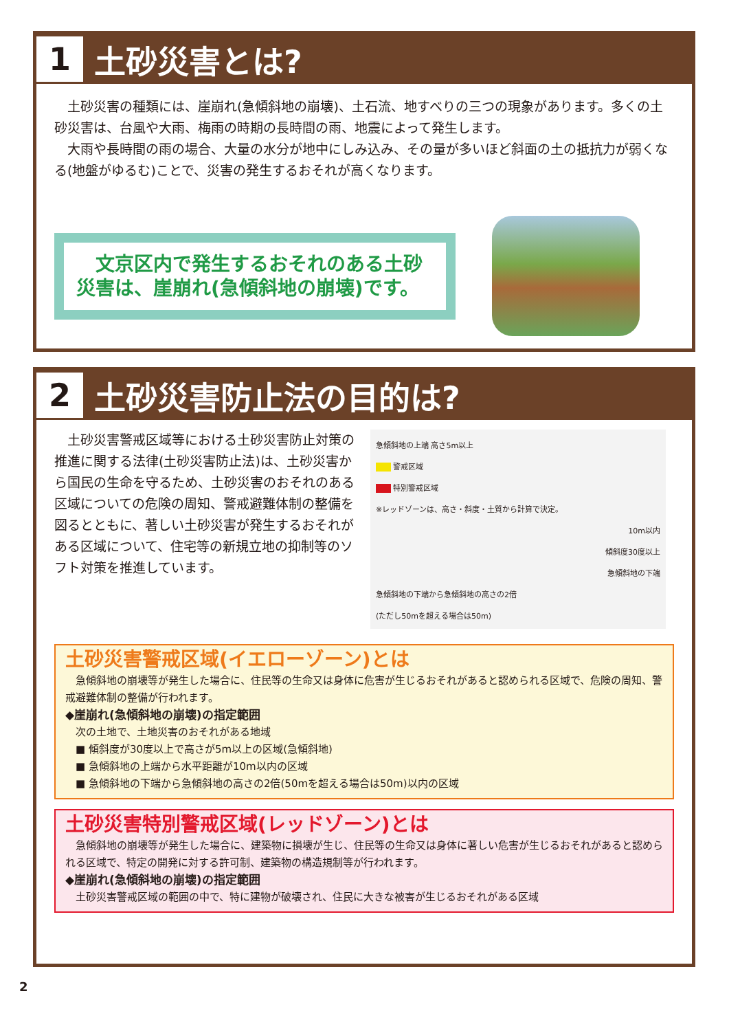1
土砂災害とは?
　土砂災害の種類には、崖崩れ(急傾斜地の崩壊)、土石流、地すべりの三つの現象があります。多くの土砂災害は、台風や大雨、梅雨の時期の長時間の雨、地震によって発生します。
　大雨や長時間の雨の場合、大量の水分が地中にしみ込み、その量が多いほど斜面の土の抵抗力が弱くなる(地盤がゆるむ)ことで、災害の発生するおそれが高くなります。
　文京区内で発生するおそれのある土砂災害は、崖崩れ(急傾斜地の崩壊)です。
2
土砂災害防止法の目的は?
　土砂災害警戒区域等における土砂災害防止対策の推進に関する法律(土砂災害防止法)は、土砂災害から国民の生命を守るため、土砂災害のおそれのある区域についての危険の周知、警戒避難体制の整備を図るとともに、著しい土砂災害が発生するおそれがある区域について、住宅等の新規立地の抑制等のソフト対策を推進しています。
急傾斜地の上端 高さ5m以上
　　 警戒区域
　　 特別警戒区域
※レッドゾーンは、高さ・斜度・土質から計算で決定。
10m以内
傾斜度30度以上
急傾斜地の下端
急傾斜地の下端から急傾斜地の高さの2倍
(ただし50mを超える場合は50m)
土砂災害警戒区域(イエローゾーン)とは
　急傾斜地の崩壊等が発生した場合に、住民等の生命又は身体に危害が生じるおそれがあると認められる区域で、危険の周知、警戒避難体制の整備が行われます。
◆崖崩れ(急傾斜地の崩壊)の指定範囲
　次の土地で、土地災害のおそれがある地域
　■ 傾斜度が30度以上で高さが5m以上の区域(急傾斜地)
　■ 急傾斜地の上端から水平距離が10m以内の区域
　■ 急傾斜地の下端から急傾斜地の高さの2倍(50mを超える場合は50m)以内の区域
土砂災害特別警戒区域(レッドゾーン)とは
　急傾斜地の崩壊等が発生した場合に、建築物に損壊が生じ、住民等の生命又は身体に著しい危害が生じるおそれがあると認められる区域で、特定の開発に対する許可制、建築物の構造規制等が行われます。
◆崖崩れ(急傾斜地の崩壊)の指定範囲
　土砂災害警戒区域の範囲の中で、特に建物が破壊され、住民に大きな被害が生じるおそれがある区域
2